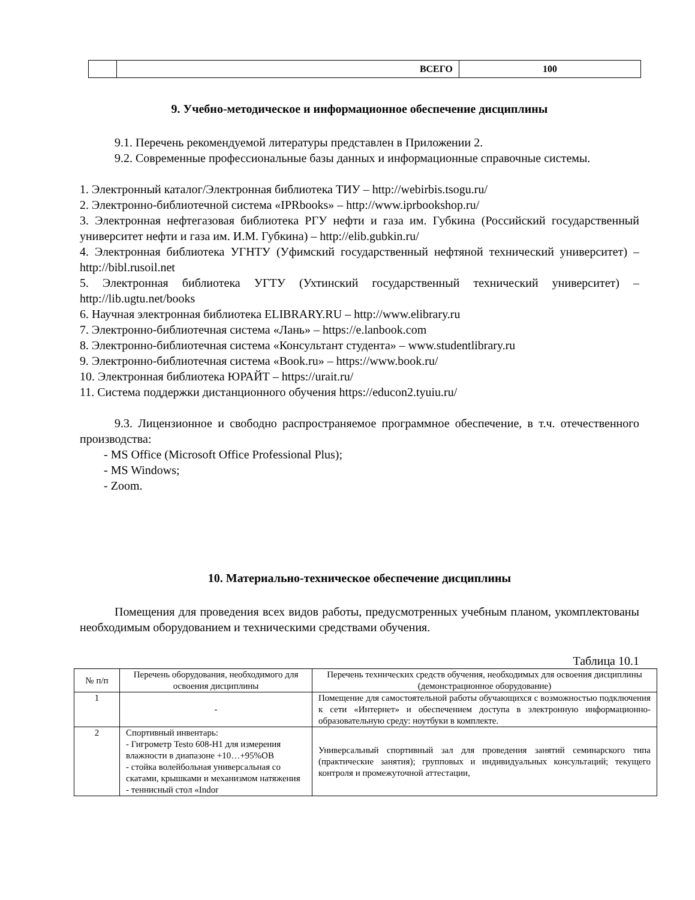| | ВСЕГО | 100 |
9. Учебно-методическое и информационное обеспечение дисциплины
9.1. Перечень рекомендуемой литературы представлен в Приложении 2.
9.2. Современные профессиональные базы данных и информационные справочные системы.
1. Электронный каталог/Электронная библиотека ТИУ – http://webirbis.tsogu.ru/
2. Электронно-библиотечной система «IPRbooks» – http://www.iprbookshop.ru/
3. Электронная нефтегазовая библиотека РГУ нефти и газа им. Губкина (Российский государственный университет нефти и газа им. И.М. Губкина) – http://elib.gubkin.ru/
4. Электронная библиотека УГНТУ (Уфимский государственный нефтяной технический университет) – http://bibl.rusoil.net
5. Электронная библиотека УГТУ (Ухтинский государственный технический университет) – http://lib.ugtu.net/books
6. Научная электронная библиотека ELIBRARY.RU – http://www.elibrary.ru
7. Электронно-библиотечная система «Лань» – https://e.lanbook.com
8. Электронно-библиотечная система «Консультант студента» – www.studentlibrary.ru
9. Электронно-библиотечная система «Book.ru» – https://www.book.ru/
10. Электронная библиотека ЮРАЙТ – https://urait.ru/
11. Система поддержки дистанционного обучения https://educon2.tyuiu.ru/
9.3. Лицензионное и свободно распространяемое программное обеспечение, в т.ч. отечественного производства:
- MS Office (Microsoft Office Professional Plus);
- MS Windows;
- Zoom.
10. Материально-техническое обеспечение дисциплины
Помещения для проведения всех видов работы, предусмотренных учебным планом, укомплектованы необходимым оборудованием и техническими средствами обучения.
Таблица 10.1
| № п/п | Перечень оборудования, необходимого для освоения дисциплины | Перечень технических средств обучения, необходимых для освоения дисциплины (демонстрационное оборудование) |
| --- | --- | --- |
| 1 | - | Помещение для самостоятельной работы обучающихся с возможностью подключения к сети «Интернет» и обеспечением доступа в электронную информационно-образовательную среду: ноутбуки в комплекте. |
| 2 | Спортивный инвентарь: - Гигрометр Testo 608-H1 для измерения влажности в диапазоне +10…+95%ОВ - стойка волейбольная универсальная со скатами, крышками и механизмом натяжения - теннисный стол «Indor | Универсальный спортивный зал для проведения занятий семинарского типа (практические занятия); групповых и индивидуальных консультаций; текущего контроля и промежуточной аттестации, |